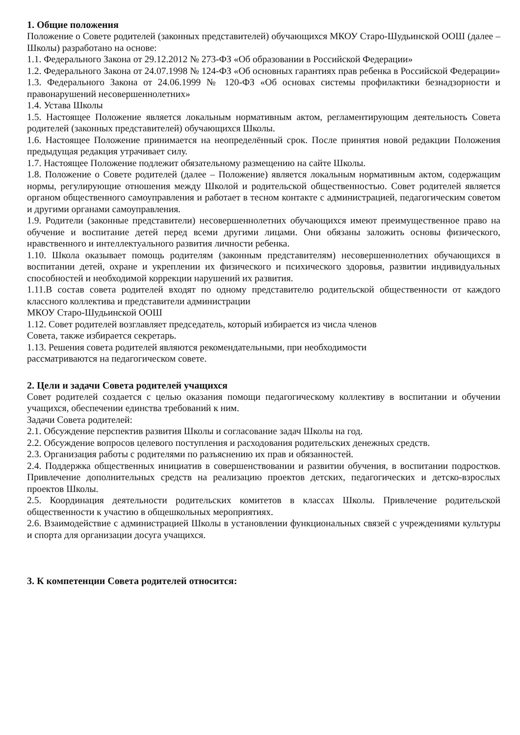1. Общие положения
Положение о Совете родителей (законных представителей) обучающихся МКОУ Старо-Шудьинской ООШ (далее – Школы) разработано на основе:
1.1. Федерального Закона от 29.12.2012 № 273-ФЗ «Об образовании в Российской Федерации»
1.2. Федерального Закона от 24.07.1998 № 124-ФЗ «Об основных гарантиях прав ребенка в Российской Федерации»
1.3. Федерального Закона от 24.06.1999 № 120-ФЗ «Об основах системы профилактики безнадзорности и правонарушений несовершеннолетних»
1.4. Устава Школы
1.5. Настоящее Положение является локальным нормативным актом, регламентирующим деятельность Совета родителей (законных представителей) обучающихся Школы.
1.6. Настоящее Положение принимается на неопределённый срок. После принятия новой редакции Положения предыдущая редакция утрачивает силу.
1.7. Настоящее Положение подлежит обязательному размещению на сайте Школы.
1.8. Положение о Совете родителей (далее – Положение) является локальным нормативным актом, содержащим нормы, регулирующие отношения между Школой и родительской общественностью. Совет родителей является органом общественного самоуправления и работает в тесном контакте с администрацией, педагогическим советом и другими органами самоуправления.
1.9. Родители (законные представители) несовершеннолетних обучающихся имеют преимущественное право на обучение и воспитание детей перед всеми другими лицами. Они обязаны заложить основы физического, нравственного и интеллектуального развития личности ребенка.
1.10. Школа оказывает помощь родителям (законным представителям) несовершеннолетних обучающихся в воспитании детей, охране и укреплении их физического и психического здоровья, развитии индивидуальных способностей и необходимой коррекции нарушений их развития.
1.11.В состав совета родителей входят по одному представителю родительской общественности от каждого классного коллектива и представители администрации
МКОУ Старо-Шудьинской ООШ
1.12. Совет родителей возглавляет председатель, который избирается из числа членов
Совета, также избирается секретарь.
1.13. Решения совета родителей являются рекомендательными, при необходимости
рассматриваются на педагогическом совете.
2. Цели и задачи Совета родителей учащихся
Совет родителей создается с целью оказания помощи педагогическому коллективу в воспитании и обучении учащихся, обеспечении единства требований к ним.
Задачи Совета родителей:
2.1. Обсуждение перспектив развития Школы и согласование задач Школы на год.
2.2. Обсуждение вопросов целевого поступления и расходования родительских денежных средств.
2.3. Организация работы с родителями по разъяснению их прав и обязанностей.
2.4. Поддержка общественных инициатив в совершенствовании и развитии обучения, в воспитании подростков. Привлечение дополнительных средств на реализацию проектов детских, педагогических и детско-взрослых проектов Школы.
2.5. Координация деятельности родительских комитетов в классах Школы. Привлечение родительской общественности к участию в общешкольных мероприятиях.
2.6. Взаимодействие с администрацией Школы в установлении функциональных связей с учреждениями культуры и спорта для организации досуга учащихся.
3. К компетенции Совета родителей относится: